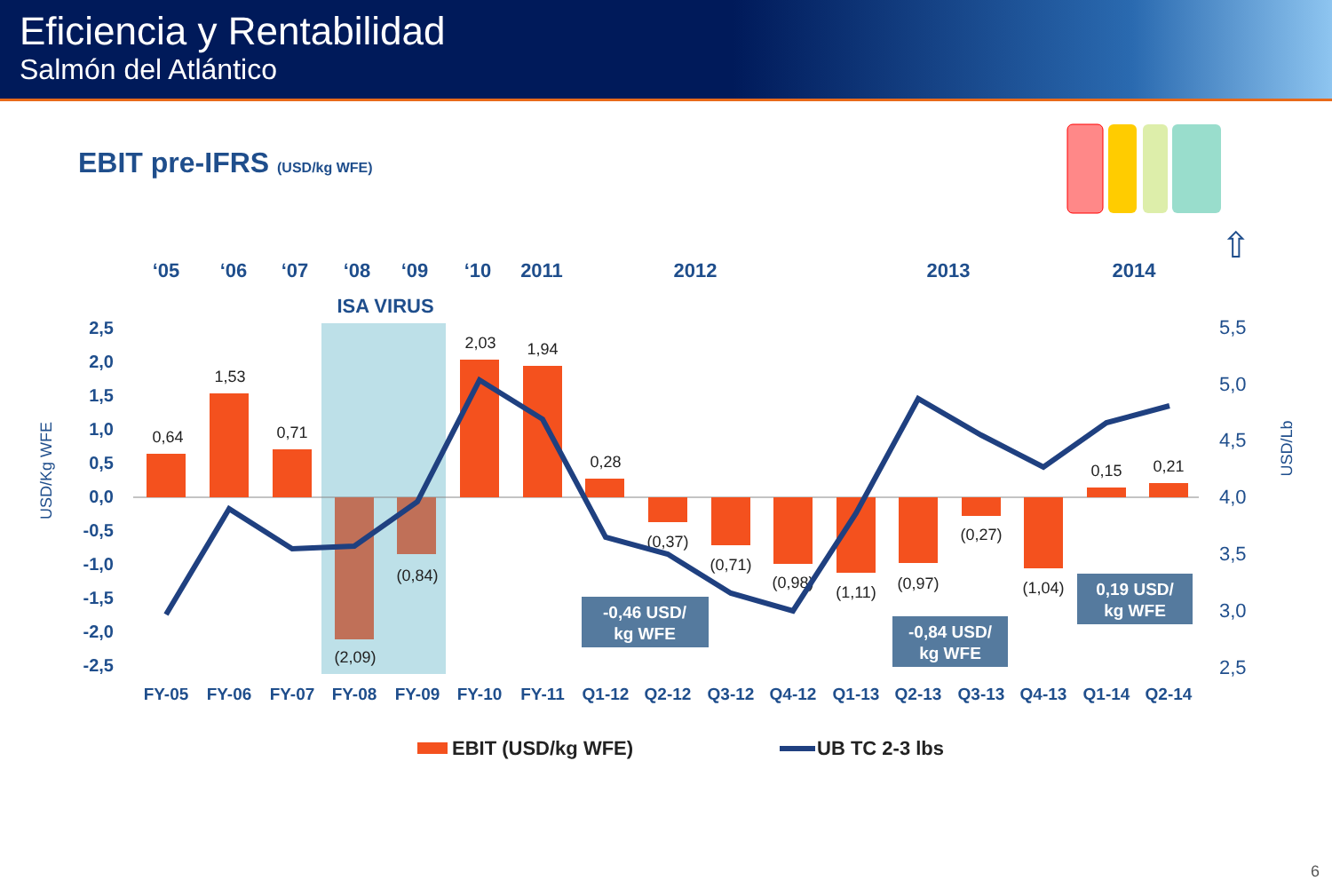Eficiencia y Rentabilidad
Salmón del Atlántico
EBIT pre-IFRS (USD/kg WFE)
⇧
‘05
‘06
‘07
‘08
‘09
‘10
2011
2012
2013
2014
ISA VIRUS
2,5
2,0
1,5
1,0
0,5
0,0
-0,5
-1,0
-1,5
-2,0
-2,5
5,5
5,0
4,5
4,0
3,5
3,0
2,5
USD/Kg WFE
USD/Lb
0,64
1,53
0,71
(2,09)
(0,84)
2,03
1,94
0,28
(0,37)
(0,71)
(0,98)
(1,11)
(0,97)
(0,27)
(1,04)
0,15
0,21
-0,46 USD/
kg WFE
-0,84 USD/
kg WFE
0,19 USD/
kg WFE
FY-05
FY-06
FY-07
FY-08
FY-09
FY-10
FY-11
Q1-12
Q2-12
Q3-12
Q4-12
Q1-13
Q2-13
Q3-13
Q4-13
Q1-14
Q2-14
EBIT (USD/kg WFE)
UB TC 2-3 lbs
6